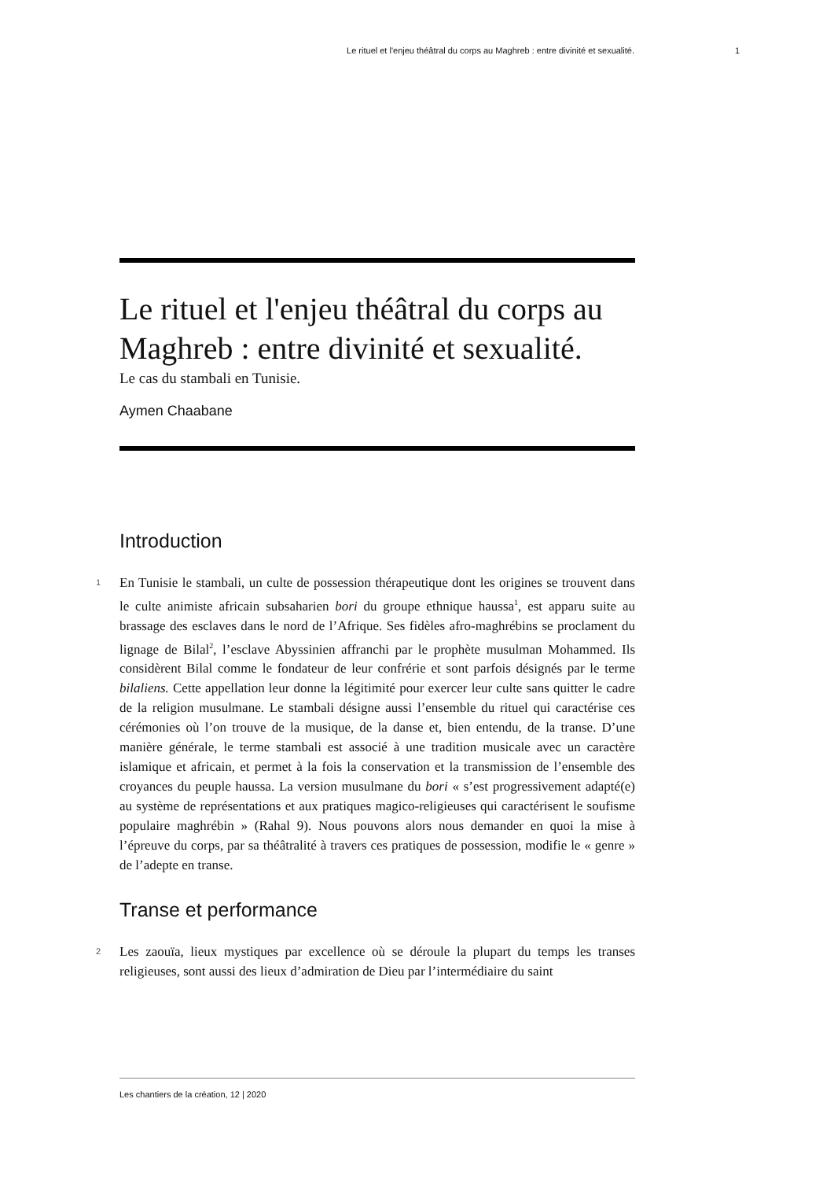Le rituel et l'enjeu théâtral du corps au Maghreb : entre divinité et sexualité. 1
Le rituel et l'enjeu théâtral du corps au Maghreb : entre divinité et sexualité.
Le cas du stambali en Tunisie.
Aymen Chaabane
Introduction
1 En Tunisie le stambali, un culte de possession thérapeutique dont les origines se trouvent dans le culte animiste africain subsaharien bori du groupe ethnique haussa<sup>1</sup>, est apparu suite au brassage des esclaves dans le nord de l’Afrique. Ses fidèles afro-maghrébins se proclament du lignage de Bilal<sup>2</sup>, l’esclave Abyssinien affranchi par le prophète musulman Mohammed. Ils considèrent Bilal comme le fondateur de leur confrérie et sont parfois désignés par le terme bilaliens. Cette appellation leur donne la légitimité pour exercer leur culte sans quitter le cadre de la religion musulmane. Le stambali désigne aussi l’ensemble du rituel qui caractérise ces cérémonies où l’on trouve de la musique, de la danse et, bien entendu, de la transe. D’une manière générale, le terme stambali est associé à une tradition musicale avec un caractère islamique et africain, et permet à la fois la conservation et la transmission de l’ensemble des croyances du peuple haussa. La version musulmane du bori « s’est progressivement adapté(e) au système de représentations et aux pratiques magico-religieuses qui caractérisent le soufisme populaire maghrébin » (Rahal 9). Nous pouvons alors nous demander en quoi la mise à l’épreuve du corps, par sa théâtralité à travers ces pratiques de possession, modifie le « genre » de l’adepte en transe.
Transe et performance
2 Les zaouïa, lieux mystiques par excellence où se déroule la plupart du temps les transes religieuses, sont aussi des lieux d’admiration de Dieu par l’intermédiaire du saint
Les chantiers de la création, 12 | 2020